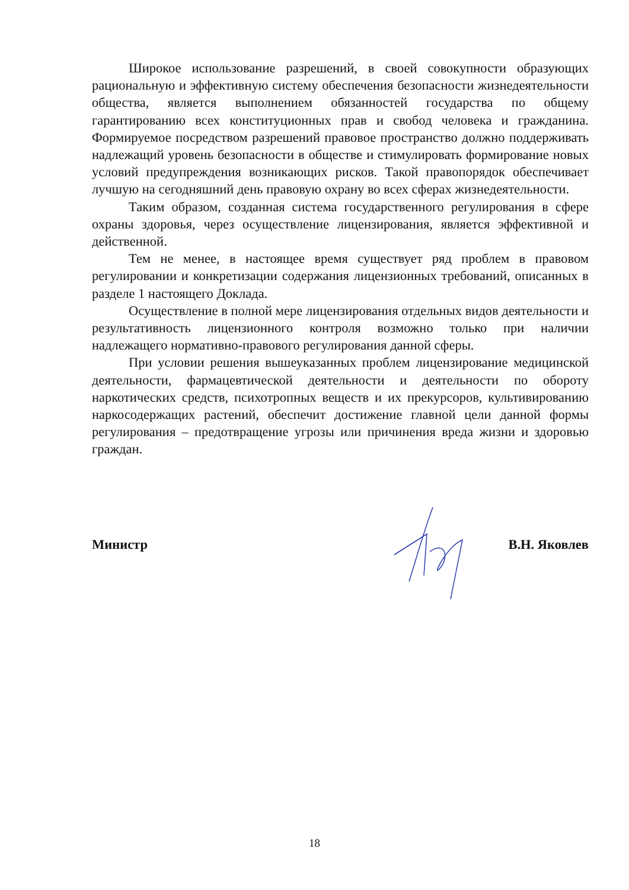Широкое использование разрешений, в своей совокупности образующих рациональную и эффективную систему обеспечения безопасности жизнедеятельности общества, является выполнением обязанностей государства по общему гарантированию всех конституционных прав и свобод человека и гражданина. Формируемое посредством разрешений правовое пространство должно поддерживать надлежащий уровень безопасности в обществе и стимулировать формирование новых условий предупреждения возникающих рисков. Такой правопорядок обеспечивает лучшую на сегодняшний день правовую охрану во всех сферах жизнедеятельности.
Таким образом, созданная система государственного регулирования в сфере охраны здоровья, через осуществление лицензирования, является эффективной и действенной.
Тем не менее, в настоящее время существует ряд проблем в правовом регулировании и конкретизации содержания лицензионных требований, описанных в разделе 1 настоящего Доклада.
Осуществление в полной мере лицензирования отдельных видов деятельности и результативность лицензионного контроля возможно только при наличии надлежащего нормативно-правового регулирования данной сферы.
При условии решения вышеуказанных проблем лицензирование медицинской деятельности, фармацевтической деятельности и деятельности по обороту наркотических средств, психотропных веществ и их прекурсоров, культивированию наркосодержащих растений, обеспечит достижение главной цели данной формы регулирования – предотвращение угрозы или причинения вреда жизни и здоровью граждан.
Министр В.Н. Яковлев
18